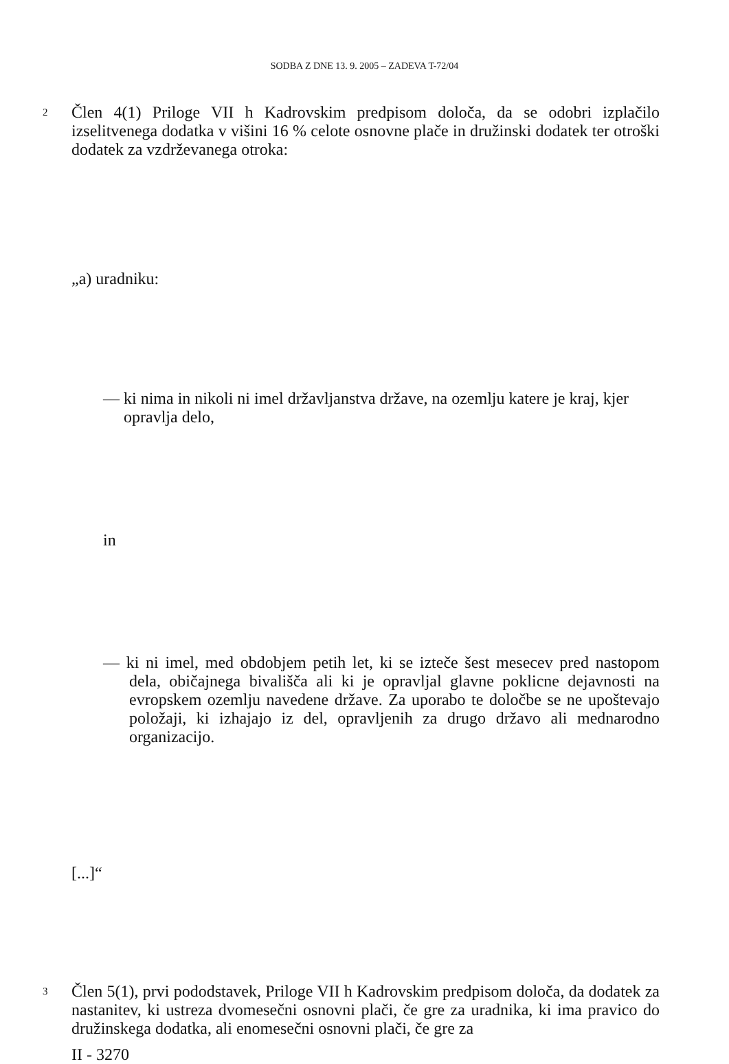SODBA Z DNE 13. 9. 2005 – ZADEVA T-72/04
2 Člen 4(1) Priloge VII h Kadrovskim predpisom določa, da se odobri izplačilo izselitvenega dodatka v višini 16 % celote osnovne plače in družinski dodatek ter otroški dodatek za vzdrževanega otroka:
„a) uradniku:
— ki nima in nikoli ni imel državljanstva države, na ozemlju katere je kraj, kjer
opravlja delo,
in
— ki ni imel, med obdobjem petih let, ki se izteče šest mesecev pred nastopom dela, običajnega bivališča ali ki je opravljal glavne poklicne dejavnosti na evropskem ozemlju navedene države. Za uporabo te določbe se ne upoštevajo položaji, ki izhajajo iz del, opravljenih za drugo državo ali mednarodno organizacijo.
[...]“
3 Člen 5(1), prvi pododstavek, Priloge VII h Kadrovskim predpisom določa, da dodatek za nastanitev, ki ustreza dvomesečni osnovni plači, če gre za uradnika, ki ima pravico do družinskega dodatka, ali enomesečni osnovni plači, če gre za
II - 3270